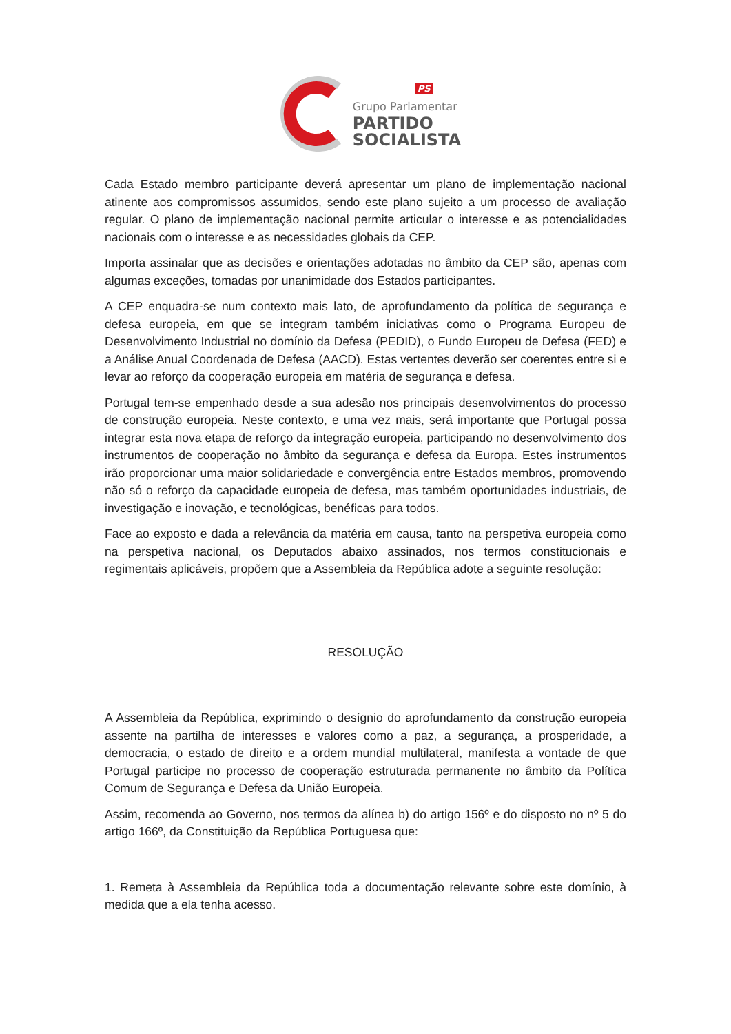PS
Grupo Parlamentar
PARTIDO
SOCIALISTA
Cada Estado membro participante deverá apresentar um plano de implementação nacional atinente aos compromissos assumidos, sendo este plano sujeito a um processo de avaliação regular. O plano de implementação nacional permite articular o interesse e as potencialidades nacionais com o interesse e as necessidades globais da CEP.
Importa assinalar que as decisões e orientações adotadas no âmbito da CEP são, apenas com algumas exceções, tomadas por unanimidade dos Estados participantes.
A CEP enquadra-se num contexto mais lato, de aprofundamento da política de segurança e defesa europeia, em que se integram também iniciativas como o Programa Europeu de Desenvolvimento Industrial no domínio da Defesa (PEDID), o Fundo Europeu de Defesa (FED) e a Análise Anual Coordenada de Defesa (AACD). Estas vertentes deverão ser coerentes entre si e levar ao reforço da cooperação europeia em matéria de segurança e defesa.
Portugal tem-se empenhado desde a sua adesão nos principais desenvolvimentos do processo de construção europeia. Neste contexto, e uma vez mais, será importante que Portugal possa integrar esta nova etapa de reforço da integração europeia, participando no desenvolvimento dos instrumentos de cooperação no âmbito da segurança e defesa da Europa. Estes instrumentos irão proporcionar uma maior solidariedade e convergência entre Estados membros, promovendo não só o reforço da capacidade europeia de defesa, mas também oportunidades industriais, de investigação e inovação, e tecnológicas, benéficas para todos.
Face ao exposto e dada a relevância da matéria em causa, tanto na perspetiva europeia como na perspetiva nacional, os Deputados abaixo assinados, nos termos constitucionais e regimentais aplicáveis, propõem que a Assembleia da República adote a seguinte resolução:
RESOLUÇÃO
A Assembleia da República, exprimindo o desígnio do aprofundamento da construção europeia assente na partilha de interesses e valores como a paz, a segurança, a prosperidade, a democracia, o estado de direito e a ordem mundial multilateral, manifesta a vontade de que Portugal participe no processo de cooperação estruturada permanente no âmbito da Política Comum de Segurança e Defesa da União Europeia.
Assim, recomenda ao Governo, nos termos da alínea b) do artigo 156º e do disposto no nº 5 do artigo 166º, da Constituição da República Portuguesa que:
1. Remeta à Assembleia da República toda a documentação relevante sobre este domínio, à medida que a ela tenha acesso.